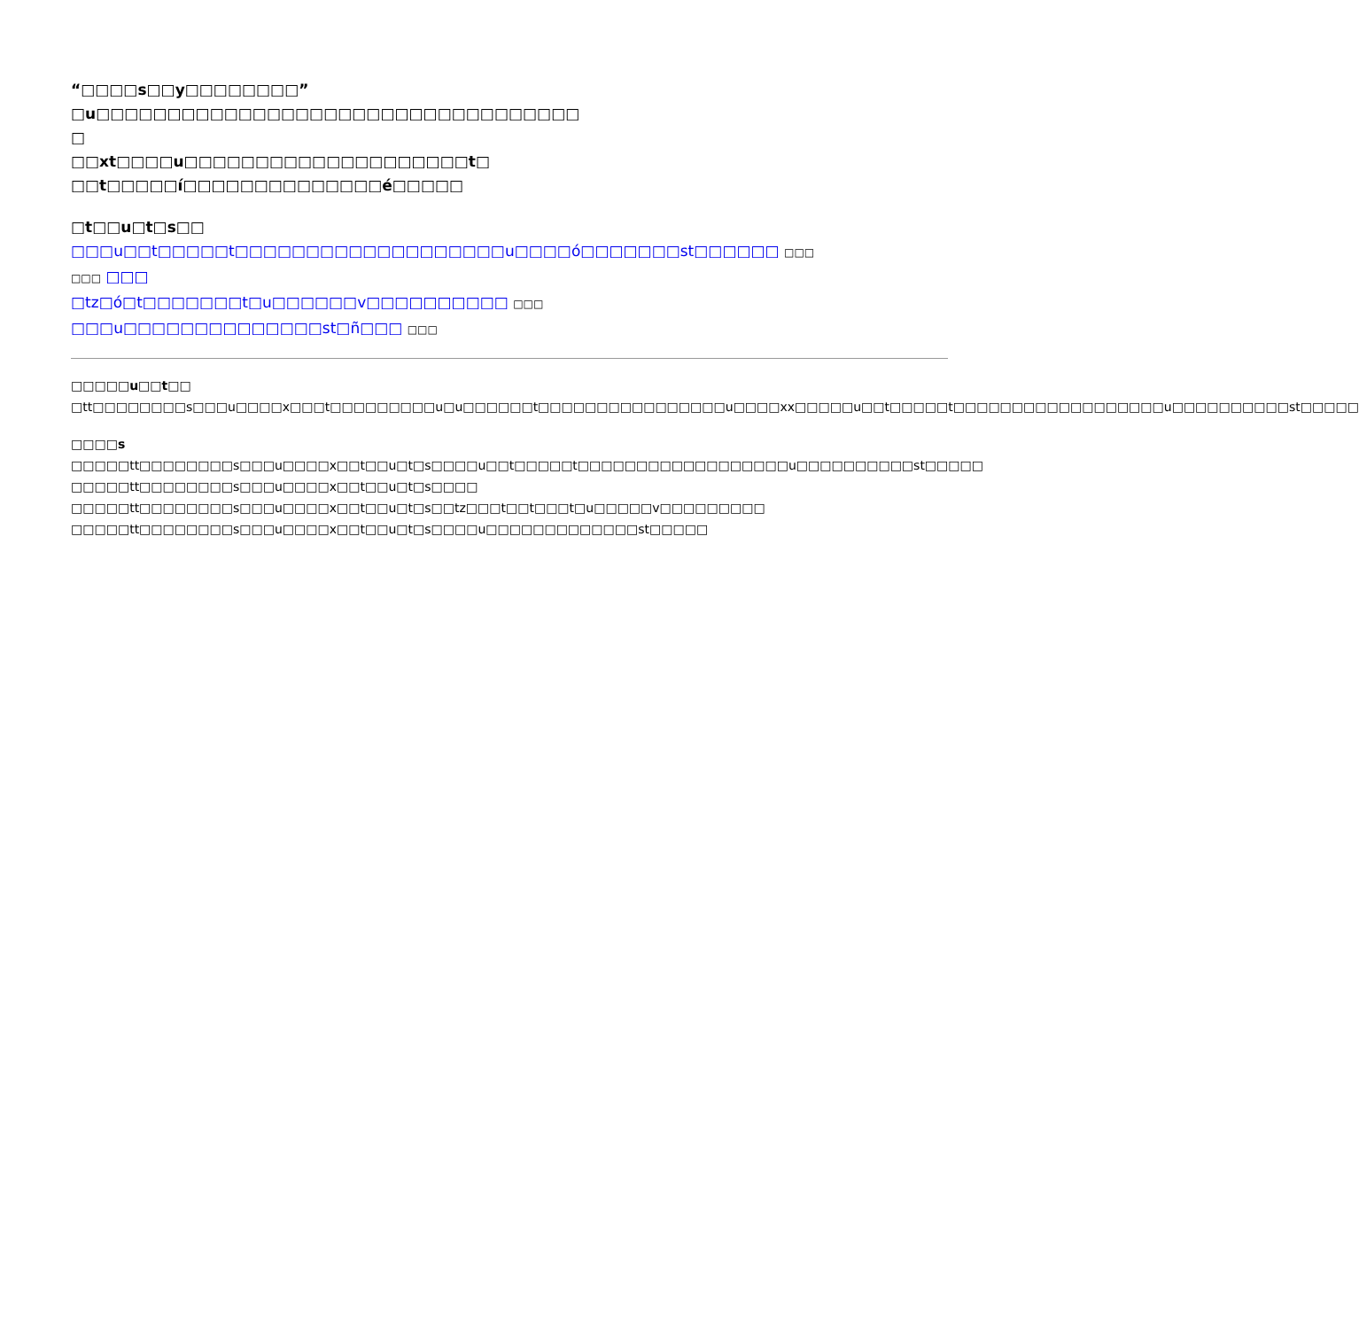“□□□□s□□y□□□□□□□□”
□u□□□□□□□□□□□□□□□□□□□□□□□□□□□□□□□□□□
□
□□xt□□□□u□□□□□□□□□□□□□□□□□□□□t□
□□t□□□□□í□□□□□□□□□□□□□□é□□□□□
□t□□u□t□s□□
□□□u□□t□□□□□t□□□□□□□□□□□□□□□□□□□u□□□□ó□□□□□□□st□□□□□□ □□□
□□□ □□□
□tz□ó□t□□□□□□□t□u□□□□□□v□□□□□□□□□□ □□□
□□□u□□□□□□□□□□□□□□st□ñ□□□ □□□
□□□□□u□□t□□
□tt□□□□□□□□s□□□u□□□□x□□□t□□□□□□□□□u□u□□□□□□t□□□□□□□□□□□□□□□□u□□□□xx□□□□□u□□t□□□□□t□□□□□□□□□□□□□□□□□□u□□□□□□□□□□st□□□□□
□□□□s
□□□□□tt□□□□□□□□s□□□u□□□□x□□t□□u□t□s□□□□u□□t□□□□□t□□□□□□□□□□□□□□□□□□u□□□□□□□□□□st□□□□□
□□□□□tt□□□□□□□□s□□□u□□□□x□□t□□u□t□s□□□□
□□□□□tt□□□□□□□□s□□□u□□□□x□□t□□u□t□s□□tz□□□t□□t□□□t□u□□□□□v□□□□□□□□□
□□□□□tt□□□□□□□□s□□□u□□□□x□□t□□u□t□s□□□□u□□□□□□□□□□□□□st□□□□□